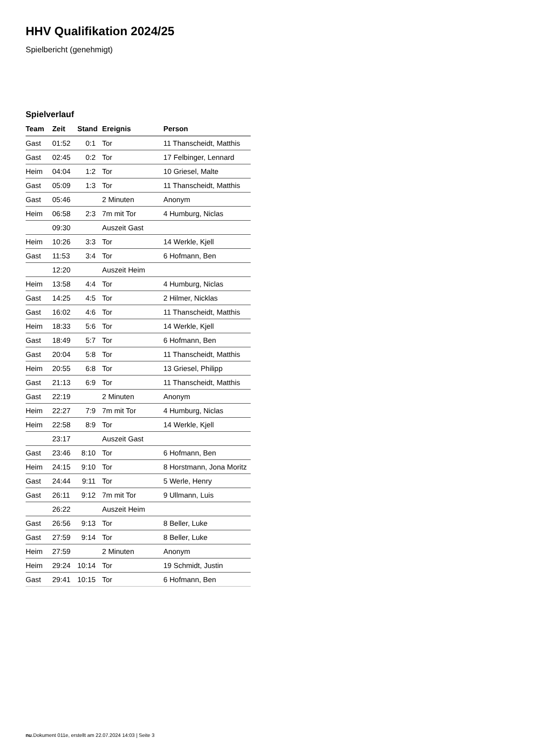HHV Qualifikation 2024/25
Spielbericht (genehmigt)
Spielverlauf
| Team | Zeit | Stand | Ereignis | Person |
| --- | --- | --- | --- | --- |
| Gast | 01:52 | 0:1 | Tor | 11 Thanscheidt, Matthis |
| Gast | 02:45 | 0:2 | Tor | 17 Felbinger, Lennard |
| Heim | 04:04 | 1:2 | Tor | 10 Griesel, Malte |
| Gast | 05:09 | 1:3 | Tor | 11 Thanscheidt, Matthis |
| Gast | 05:46 | | 2 Minuten | Anonym |
| Heim | 06:58 | 2:3 | 7m mit Tor | 4 Humburg, Niclas |
| | 09:30 | | Auszeit Gast | |
| Heim | 10:26 | 3:3 | Tor | 14 Werkle, Kjell |
| Gast | 11:53 | 3:4 | Tor | 6 Hofmann, Ben |
| | 12:20 | | Auszeit Heim | |
| Heim | 13:58 | 4:4 | Tor | 4 Humburg, Niclas |
| Gast | 14:25 | 4:5 | Tor | 2 Hilmer, Nicklas |
| Gast | 16:02 | 4:6 | Tor | 11 Thanscheidt, Matthis |
| Heim | 18:33 | 5:6 | Tor | 14 Werkle, Kjell |
| Gast | 18:49 | 5:7 | Tor | 6 Hofmann, Ben |
| Gast | 20:04 | 5:8 | Tor | 11 Thanscheidt, Matthis |
| Heim | 20:55 | 6:8 | Tor | 13 Griesel, Philipp |
| Gast | 21:13 | 6:9 | Tor | 11 Thanscheidt, Matthis |
| Gast | 22:19 | | 2 Minuten | Anonym |
| Heim | 22:27 | 7:9 | 7m mit Tor | 4 Humburg, Niclas |
| Heim | 22:58 | 8:9 | Tor | 14 Werkle, Kjell |
| | 23:17 | | Auszeit Gast | |
| Gast | 23:46 | 8:10 | Tor | 6 Hofmann, Ben |
| Heim | 24:15 | 9:10 | Tor | 8 Horstmann, Jona Moritz |
| Gast | 24:44 | 9:11 | Tor | 5 Werle, Henry |
| Gast | 26:11 | 9:12 | 7m mit Tor | 9 Ullmann, Luis |
| | 26:22 | | Auszeit Heim | |
| Gast | 26:56 | 9:13 | Tor | 8 Beller, Luke |
| Gast | 27:59 | 9:14 | Tor | 8 Beller, Luke |
| Heim | 27:59 | | 2 Minuten | Anonym |
| Heim | 29:24 | 10:14 | Tor | 19 Schmidt, Justin |
| Gast | 29:41 | 10:15 | Tor | 6 Hofmann, Ben |
nu.Dokument 011e, erstellt am 22.07.2024 14:03 | Seite 3